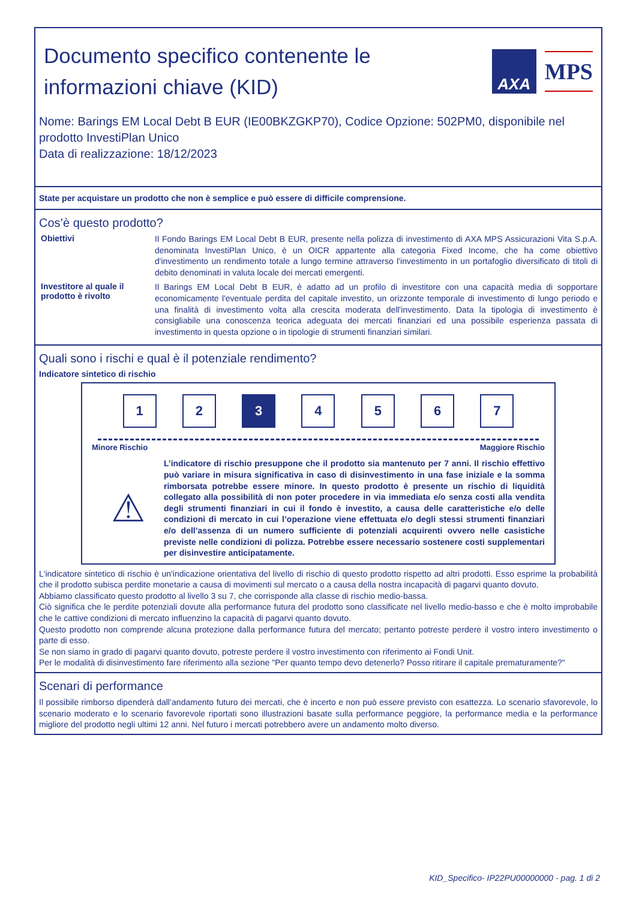Documento specifico contenente le
informazioni chiave (KID)
AXA
MPS
Nome: Barings EM Local Debt B EUR (IE00BKZGKP70), Codice Opzione: 502PM0, disponibile nel prodotto InvestiPlan Unico
Data di realizzazione: 18/12/2023
State per acquistare un prodotto che non è semplice e può essere di difficile comprensione.
Cos’è questo prodotto?
Obiettivi
Il Fondo Barings EM Local Debt B EUR, presente nella polizza di investimento di AXA MPS Assicurazioni Vita S.p.A. denominata InvestiPlan Unico, è un OICR appartente alla categoria Fixed Income, che ha come obiettivo d'investimento un rendimento totale a lungo termine attraverso l'investimento in un portafoglio diversificato di titoli di debito denominati in valuta locale dei mercati emergenti.
Investitore al quale il prodotto è rivolto
Il Barings EM Local Debt B EUR, è adatto ad un profilo di investitore con una capacità media di sopportare economicamente l'eventuale perdita del capitale investito, un orizzonte temporale di investimento di lungo periodo e una finalità di investimento volta alla crescita moderata dell'investimento. Data la tipologia di investimento è consigliabile una conoscenza teorica adeguata dei mercati finanziari ed una possibile esperienza passata di investimento in questa opzione o in tipologie di strumenti finanziari similari.
Quali sono i rischi e qual è il potenziale rendimento?
Indicatore sintetico di rischio
1 2 3 4 5 6 7
Minore Rischio Maggiore Rischio
⚠
L’indicatore di rischio presuppone che il prodotto sia mantenuto per 7 anni. Il rischio effettivo può variare in misura significativa in caso di disinvestimento in una fase iniziale e la somma rimborsata potrebbe essere minore. In questo prodotto è presente un rischio di liquidità collegato alla possibilità di non poter procedere in via immediata e/o senza costi alla vendita degli strumenti finanziari in cui il fondo è investito, a causa delle caratteristiche e/o delle condizioni di mercato in cui l’operazione viene effettuata e/o degli stessi strumenti finanziari e/o dell’assenza di un numero sufficiente di potenziali acquirenti ovvero nelle casistiche previste nelle condizioni di polizza. Potrebbe essere necessario sostenere costi supplementari per disinvestire anticipatamente.
L'indicatore sintetico di rischio è un'indicazione orientativa del livello di rischio di questo prodotto rispetto ad altri prodotti. Esso esprime la probabilità che il prodotto subisca perdite monetarie a causa di movimenti sul mercato o a causa della nostra incapacità di pagarvi quanto dovuto.
Abbiamo classificato questo prodotto al livello 3 su 7, che corrisponde alla classe di rischio medio-bassa.
Ciò significa che le perdite potenziali dovute alla performance futura del prodotto sono classificate nel livello medio-basso e che è molto improbabile che le cattive condizioni di mercato influenzino la capacità di pagarvi quanto dovuto.
Questo prodotto non comprende alcuna protezione dalla performance futura del mercato; pertanto potreste perdere il vostro intero investimento o parte di esso.
Se non siamo in grado di pagarvi quanto dovuto, potreste perdere il vostro investimento con riferimento ai Fondi Unit.
Per le modalità di disinvestimento fare riferimento alla sezione "Per quanto tempo devo detenerlo? Posso ritirare il capitale prematuramente?"
Scenari di performance
Il possibile rimborso dipenderà dall’andamento futuro dei mercati, che è incerto e non può essere previsto con esattezza. Lo scenario sfavorevole, lo scenario moderato e lo scenario favorevole riportati sono illustrazioni basate sulla performance peggiore, la performance media e la performance migliore del prodotto negli ultimi 12 anni. Nel futuro i mercati potrebbero avere un andamento molto diverso.
KID_Specifico- IP22PU00000000 - pag. 1 di 2